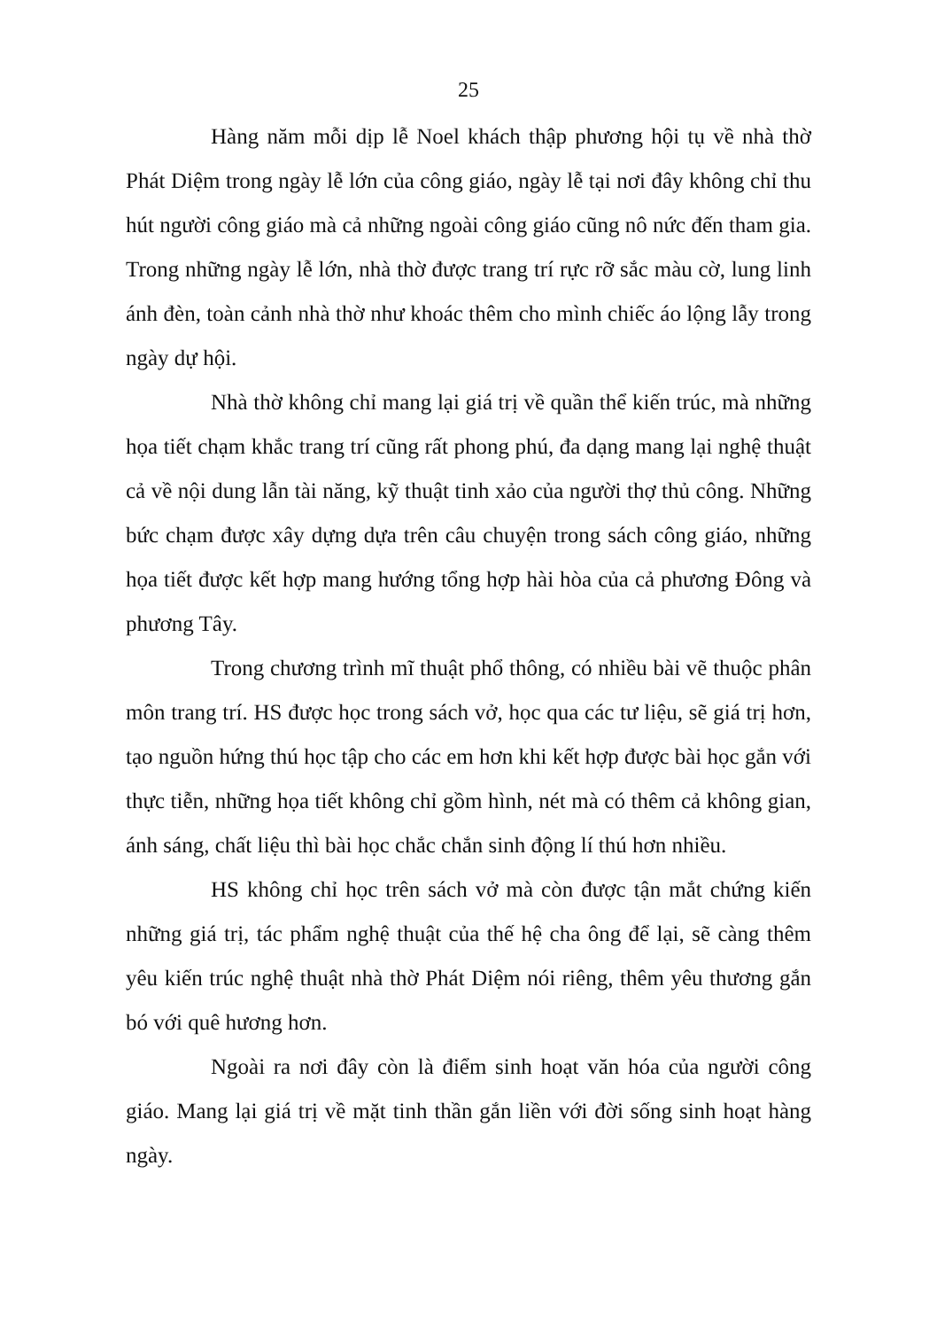25
Hàng năm mỗi dịp lễ Noel khách thập phương hội tụ về nhà thờ Phát Diệm trong ngày lễ lớn của công giáo, ngày lễ tại nơi đây không chỉ thu hút người công giáo mà cả những ngoài công giáo cũng nô nức đến tham gia. Trong những ngày lễ lớn, nhà thờ được trang trí rực rỡ sắc màu cờ, lung linh ánh đèn, toàn cảnh nhà thờ như khoác thêm cho mình chiếc áo lộng lẫy trong ngày dự hội.
Nhà thờ không chỉ mang lại giá trị về quần thể kiến trúc, mà những họa tiết chạm khắc trang trí cũng rất phong phú, đa dạng mang lại nghệ thuật cả về nội dung lẫn tài năng, kỹ thuật tinh xảo của người thợ thủ công. Những bức chạm được xây dựng dựa trên câu chuyện trong sách công giáo, những họa tiết được kết hợp mang hướng tổng hợp hài hòa của cả phương Đông và phương Tây.
Trong chương trình mĩ thuật phổ thông, có nhiều bài vẽ thuộc phân môn trang trí. HS được học trong sách vở, học qua các tư liệu, sẽ giá trị hơn, tạo nguồn hứng thú học tập cho các em hơn khi kết hợp được bài học gắn với thực tiễn, những họa tiết không chỉ gồm hình, nét mà có thêm cả không gian, ánh sáng, chất liệu thì bài học chắc chắn sinh động lí thú hơn nhiều.
HS không chỉ học trên sách vở mà còn được tận mắt chứng kiến những giá trị, tác phẩm nghệ thuật của thế hệ cha ông để lại, sẽ càng thêm yêu kiến trúc nghệ thuật nhà thờ Phát Diệm nói riêng, thêm yêu thương gắn bó với quê hương hơn.
Ngoài ra nơi đây còn là điểm sinh hoạt văn hóa của người công giáo. Mang lại giá trị về mặt tinh thần gắn liền với đời sống sinh hoạt hàng ngày.